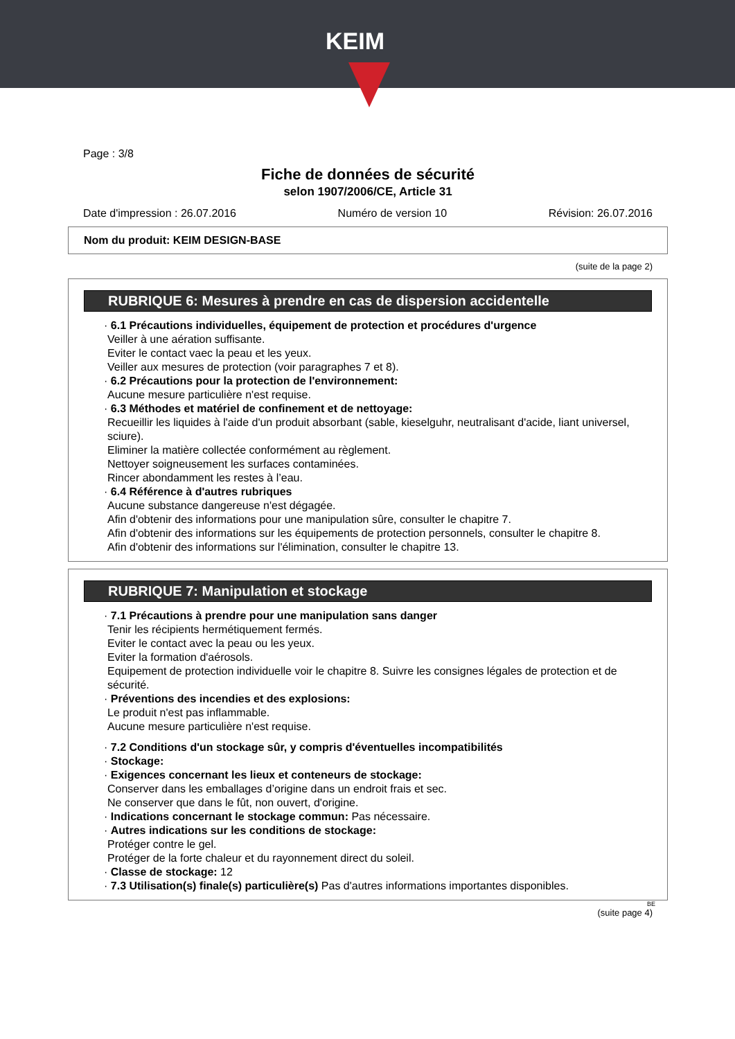KEIM
Page : 3/8
Fiche de données de sécurité
selon 1907/2006/CE, Article 31
Date d'impression : 26.07.2016 Numéro de version 10 Révision: 26.07.2016
Nom du produit: KEIM DESIGN-BASE
(suite de la page 2)
RUBRIQUE 6: Mesures à prendre en cas de dispersion accidentelle
· 6.1 Précautions individuelles, équipement de protection et procédures d'urgence
Veiller à une aération suffisante.
Eviter le contact vaec la peau et les yeux.
Veiller aux mesures de protection (voir paragraphes 7 et 8).
· 6.2 Précautions pour la protection de l'environnement:
Aucune mesure particulière n'est requise.
· 6.3 Méthodes et matériel de confinement et de nettoyage:
Recueillir les liquides à l'aide d'un produit absorbant (sable, kieselguhr, neutralisant d'acide, liant universel, sciure).
Eliminer la matière collectée conformément au règlement.
Nettoyer soigneusement les surfaces contaminées.
Rincer abondamment les restes à l’eau.
· 6.4 Référence à d'autres rubriques
Aucune substance dangereuse n'est dégagée.
Afin d'obtenir des informations pour une manipulation sûre, consulter le chapitre 7.
Afin d'obtenir des informations sur les équipements de protection personnels, consulter le chapitre 8.
Afin d'obtenir des informations sur l'élimination, consulter le chapitre 13.
RUBRIQUE 7: Manipulation et stockage
· 7.1 Précautions à prendre pour une manipulation sans danger
Tenir les récipients hermétiquement fermés.
Eviter le contact avec la peau ou les yeux.
Eviter la formation d'aérosols.
Equipement de protection individuelle voir le chapitre 8. Suivre les consignes légales de protection et de sécurité.
· Préventions des incendies et des explosions:
Le produit n'est pas inflammable.
Aucune mesure particulière n'est requise.
· 7.2 Conditions d'un stockage sûr, y compris d'éventuelles incompatibilités
· Stockage:
· Exigences concernant les lieux et conteneurs de stockage:
Conserver dans les emballages d’origine dans un endroit frais et sec.
Ne conserver que dans le fût, non ouvert, d'origine.
· Indications concernant le stockage commun: Pas nécessaire.
· Autres indications sur les conditions de stockage:
Protéger contre le gel.
Protéger de la forte chaleur et du rayonnement direct du soleil.
· Classe de stockage: 12
· 7.3 Utilisation(s) finale(s) particulière(s) Pas d'autres informations importantes disponibles.
BE
(suite page 4)